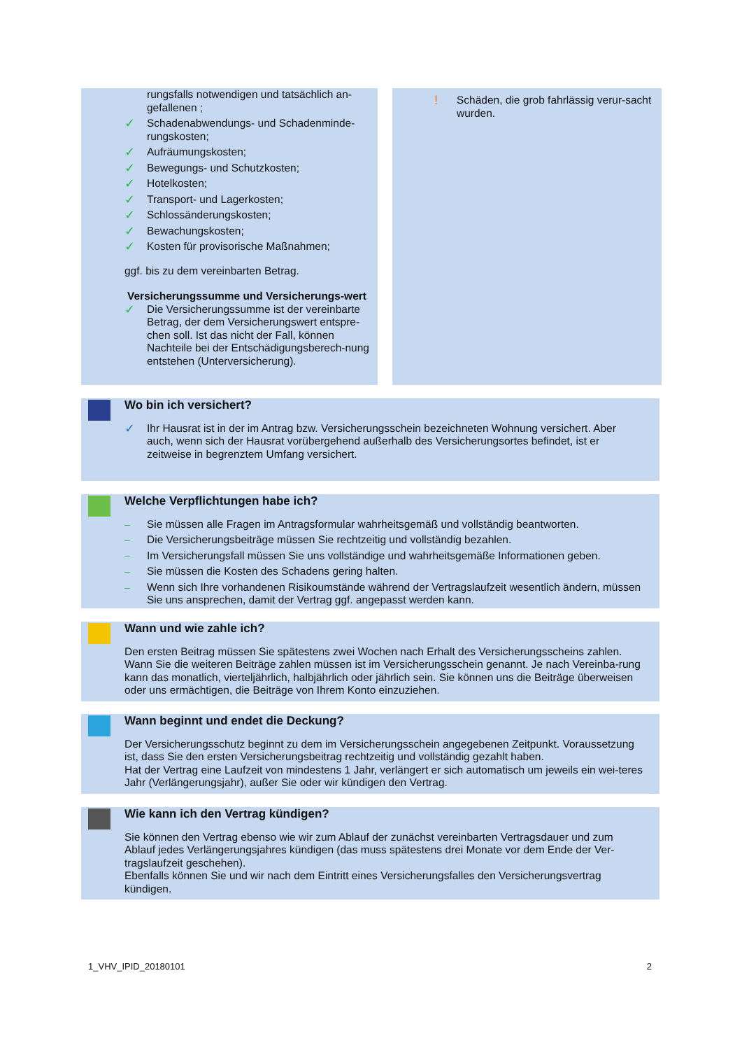rungsfalls notwendigen und tatsächlich an-gefallenen ;
✓ Schadenabwendungs- und Schadenminde-rungskosten;
✓ Aufräumungskosten;
✓ Bewegungs- und Schutzkosten;
✓ Hotelkosten;
✓ Transport- und Lagerkosten;
✓ Schlossänderungskosten;
✓ Bewachungskosten;
✓ Kosten für provisorische Maßnahmen;
ggf. bis zu dem vereinbarten Betrag.
Versicherungssumme und Versicherungs-wert
✓ Die Versicherungssumme ist der vereinbarte Betrag, der dem Versicherungswert entspre-chen soll. Ist das nicht der Fall, können Nachteile bei der Entschädigungsberech-nung entstehen (Unterversicherung).
! Schäden, die grob fahrlässig verur-sacht wurden.
Wo bin ich versichert?
✓ Ihr Hausrat ist in der im Antrag bzw. Versicherungsschein bezeichneten Wohnung versichert. Aber auch, wenn sich der Hausrat vorübergehend außerhalb des Versicherungsortes befindet, ist er zeitweise in begrenztem Umfang versichert.
Welche Verpflichtungen habe ich?
– Sie müssen alle Fragen im Antragsformular wahrheitsgemäß und vollständig beantworten.
– Die Versicherungsbeiträge müssen Sie rechtzeitig und vollständig bezahlen.
– Im Versicherungsfall müssen Sie uns vollständige und wahrheitsgemäße Informationen geben.
– Sie müssen die Kosten des Schadens gering halten.
– Wenn sich Ihre vorhandenen Risikoumstände während der Vertragslaufzeit wesentlich ändern, müssen Sie uns ansprechen, damit der Vertrag ggf. angepasst werden kann.
Wann und wie zahle ich?
Den ersten Beitrag müssen Sie spätestens zwei Wochen nach Erhalt des Versicherungsscheins zahlen. Wann Sie die weiteren Beiträge zahlen müssen ist im Versicherungsschein genannt. Je nach Vereinba-rung kann das monatlich, vierteljährlich, halbjährlich oder jährlich sein. Sie können uns die Beiträge überweisen oder uns ermächtigen, die Beiträge von Ihrem Konto einzuziehen.
Wann beginnt und endet die Deckung?
Der Versicherungsschutz beginnt zu dem im Versicherungsschein angegebenen Zeitpunkt. Voraussetzung ist, dass Sie den ersten Versicherungsbeitrag rechtzeitig und vollständig gezahlt haben.
Hat der Vertrag eine Laufzeit von mindestens 1 Jahr, verlängert er sich automatisch um jeweils ein wei-teres Jahr (Verlängerungsjahr), außer Sie oder wir kündigen den Vertrag.
Wie kann ich den Vertrag kündigen?
Sie können den Vertrag ebenso wie wir zum Ablauf der zunächst vereinbarten Vertragsdauer und zum Ablauf jedes Verlängerungsjahres kündigen (das muss spätestens drei Monate vor dem Ende der Ver-tragslaufzeit geschehen).
Ebenfalls können Sie und wir nach dem Eintritt eines Versicherungsfalles den Versicherungsvertrag kündigen.
1_VHV_IPID_20180101 2